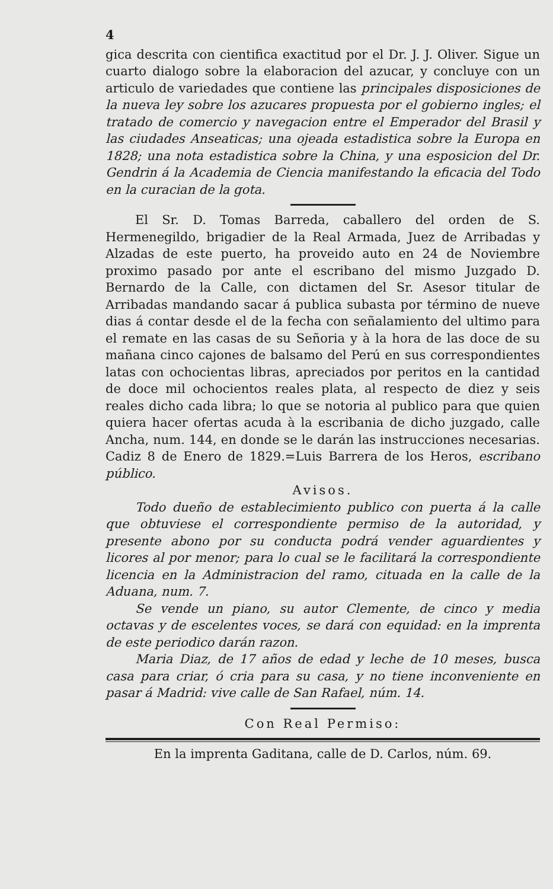4
gica descrita con cientifica exactitud por el Dr. J. J. Oliver. Sigue un cuarto dialogo sobre la elaboracion del azucar, y concluye con un articulo de variedades que contiene las principales disposiciones de la nueva ley sobre los azucares propuesta por el gobierno ingles; el tratado de comercio y navegacion entre el Emperador del Brasil y las ciudades Anseaticas; una ojeada estadistica sobre la Europa en 1828; una nota estadistica sobre la China, y una esposicion del Dr. Gendrin á la Academia de Ciencia manifestando la eficacia del Todo en la curacian de la gota.
El Sr. D. Tomas Barreda, caballero del orden de S. Hermenegildo, brigadier de la Real Armada, Juez de Arribadas y Alzadas de este puerto, ha proveido auto en 24 de Noviembre proximo pasado por ante el escribano del mismo Juzgado D. Bernardo de la Calle, con dictamen del Sr. Asesor titular de Arribadas mandando sacar á publica subasta por término de nueve dias á contar desde el de la fecha con señalamiento del ultimo para el remate en las casas de su Señoria y à la hora de las doce de su mañana cinco cajones de balsamo del Perú en sus correspondientes latas con ochocientas libras, apreciados por peritos en la cantidad de doce mil ochocientos reales plata, al respecto de diez y seis reales dicho cada libra; lo que se notoria al publico para que quien quiera hacer ofertas acuda à la escribania de dicho juzgado, calle Ancha, num. 144, en donde se le darán las instrucciones necesarias. Cadiz 8 de Enero de 1829.=Luis Barrera de los Heros, escribano público.
Avisos.
Todo dueño de establecimiento publico con puerta á la calle que obtuviese el correspondiente permiso de la autoridad, y presente abono por su conducta podrá vender aguardientes y licores al por menor; para lo cual se le facilitará la correspondiente licencia en la Administracion del ramo, cituada en la calle de la Aduana, num. 7.
Se vende un piano, su autor Clemente, de cinco y media octavas y de escelentes voces, se dará con equidad: en la imprenta de este periodico darán razon.
Maria Diaz, de 17 años de edad y leche de 10 meses, busca casa para criar, ó cria para su casa, y no tiene inconveniente en pasar á Madrid: vive calle de San Rafael, núm. 14.
Con Real Permiso:
En la imprenta Gaditana, calle de D. Carlos, núm. 69.